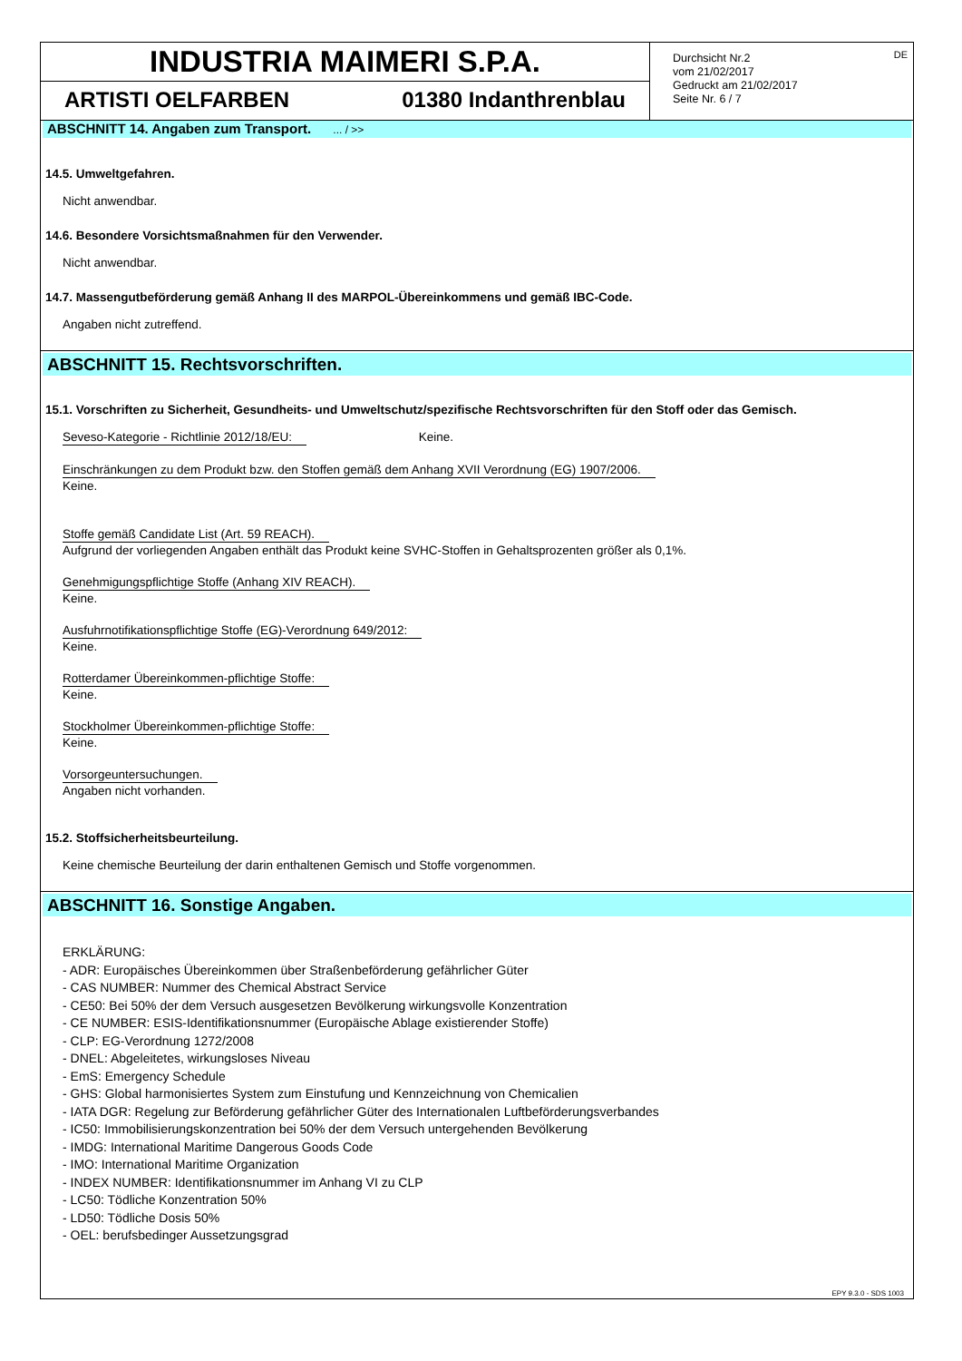INDUSTRIA MAIMERI S.P.A.
ARTISTI OELFARBEN 01380 Indanthrenblau
Durchsicht Nr.2
vom 21/02/2017
Gedruckt am 21/02/2017
Seite Nr. 6 / 7
DE
ABSCHNITT 14. Angaben zum Transport. ... / >>
14.5. Umweltgefahren.
Nicht anwendbar.
14.6. Besondere Vorsichtsmaßnahmen für den Verwender.
Nicht anwendbar.
14.7. Massengutbeförderung gemäß Anhang II des MARPOL-Übereinkommens und gemäß IBC-Code.
Angaben nicht zutreffend.
ABSCHNITT 15. Rechtsvorschriften.
15.1. Vorschriften zu Sicherheit, Gesundheits- und Umweltschutz/spezifische Rechtsvorschriften für den Stoff oder das Gemisch.
Seveso-Kategorie - Richtlinie 2012/18/EU: Keine.
Einschränkungen zu dem Produkt bzw. den Stoffen gemäß dem Anhang XVII Verordnung (EG) 1907/2006.
Keine.
Stoffe gemäß Candidate List (Art. 59 REACH).
Aufgrund der vorliegenden Angaben enthält das Produkt keine SVHC-Stoffen in Gehaltsprozenten größer als 0,1%.
Genehmigungspflichtige Stoffe (Anhang XIV REACH).
Keine.
Ausfuhrnotifikationspflichtige Stoffe (EG)-Verordnung 649/2012:
Keine.
Rotterdamer Übereinkommen-pflichtige Stoffe:
Keine.
Stockholmer Übereinkommen-pflichtige Stoffe:
Keine.
Vorsorgeuntersuchungen.
Angaben nicht vorhanden.
15.2. Stoffsicherheitsbeurteilung.
Keine chemische Beurteilung der darin enthaltenen Gemisch und Stoffe vorgenommen.
ABSCHNITT 16. Sonstige Angaben.
ERKLÄRUNG:
- ADR: Europäisches Übereinkommen über Straßenbeförderung gefährlicher Güter
- CAS NUMBER: Nummer des Chemical Abstract Service
- CE50: Bei 50% der dem Versuch ausgesetzen Bevölkerung wirkungsvolle Konzentration
- CE NUMBER: ESIS-Identifikationsnummer (Europäische Ablage existierender Stoffe)
- CLP: EG-Verordnung 1272/2008
- DNEL: Abgeleitetes, wirkungsloses Niveau
- EmS: Emergency Schedule
- GHS: Global harmonisiertes System zum Einstufung und Kennzeichnung von Chemicalien
- IATA DGR: Regelung zur Beförderung gefährlicher Güter des Internationalen Luftbeförderungsverbandes
- IC50: Immobilisierungskonzentration bei 50% der dem Versuch untergehenden Bevölkerung
- IMDG: International Maritime Dangerous Goods Code
- IMO: International Maritime Organization
- INDEX NUMBER: Identifikationsnummer im Anhang VI zu CLP
- LC50: Tödliche Konzentration 50%
- LD50: Tödliche Dosis 50%
- OEL: berufsbedinger Aussetzungsgrad
EPY 9.3.0 - SDS 1003